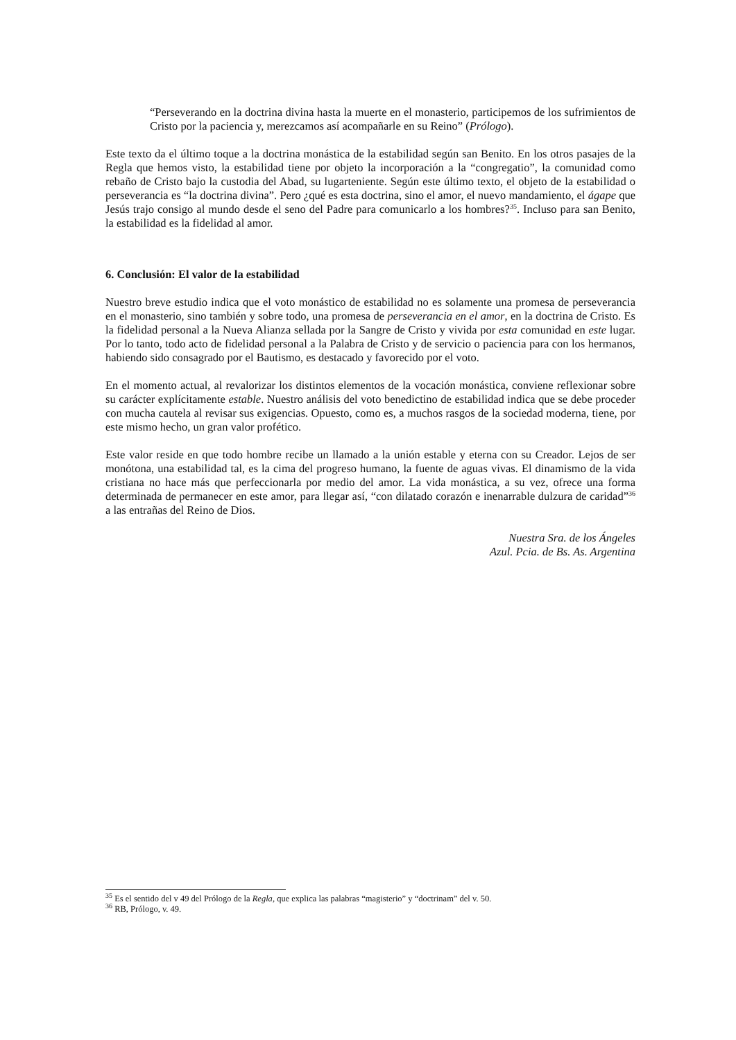“Perseverando en la doctrina divina hasta la muerte en el monasterio, participemos de los sufrimientos de Cristo por la paciencia y, merezcamos así acompañarle en su Reino” (Prólogo).
Este texto da el último toque a la doctrina monástica de la estabilidad según san Benito. En los otros pasajes de la Regla que hemos visto, la estabilidad tiene por objeto la incorporación a la “congregatio”, la comunidad como rebaño de Cristo bajo la custodia del Abad, su lugarteniente. Según este último texto, el objeto de la estabilidad o perseverancia es “la doctrina divina”. Pero ¿qué es esta doctrina, sino el amor, el nuevo mandamiento, el ágape que Jesús trajo consigo al mundo desde el seno del Padre para comunicarlo a los hombres?<sup>35</sup>. Incluso para san Benito, la estabilidad es la fidelidad al amor.
6. Conclusión: El valor de la estabilidad
Nuestro breve estudio indica que el voto monástico de estabilidad no es solamente una promesa de perseverancia en el monasterio, sino también y sobre todo, una promesa de perseverancia en el amor, en la doctrina de Cristo. Es la fidelidad personal a la Nueva Alianza sellada por la Sangre de Cristo y vivida por esta comunidad en este lugar. Por lo tanto, todo acto de fidelidad personal a la Palabra de Cristo y de servicio o paciencia para con los hermanos, habiendo sido consagrado por el Bautismo, es destacado y favorecido por el voto.
En el momento actual, al revalorizar los distintos elementos de la vocación monástica, conviene reflexionar sobre su carácter explícitamente estable. Nuestro análisis del voto benedictino de estabilidad indica que se debe proceder con mucha cautela al revisar sus exigencias. Opuesto, como es, a muchos rasgos de la sociedad moderna, tiene, por este mismo hecho, un gran valor profético.
Este valor reside en que todo hombre recibe un llamado a la unión estable y eterna con su Creador. Lejos de ser monótona, una estabilidad tal, es la cima del progreso humano, la fuente de aguas vivas. El dinamismo de la vida cristiana no hace más que perfeccionarla por medio del amor. La vida monástica, a su vez, ofrece una forma determinada de permanecer en este amor, para llegar así, “con dilatado corazón e inenarrable dulzura de caridad”<sup>36</sup> a las entrañas del Reino de Dios.
Nuestra Sra. de los Ángeles
Azul. Pcia. de Bs. As. Argentina
<sup>35</sup> Es el sentido del v 49 del Prólogo de la Regla, que explica las palabras “magisterio” y “doctrinam” del v. 50.
<sup>36</sup> RB, Prólogo, v. 49.